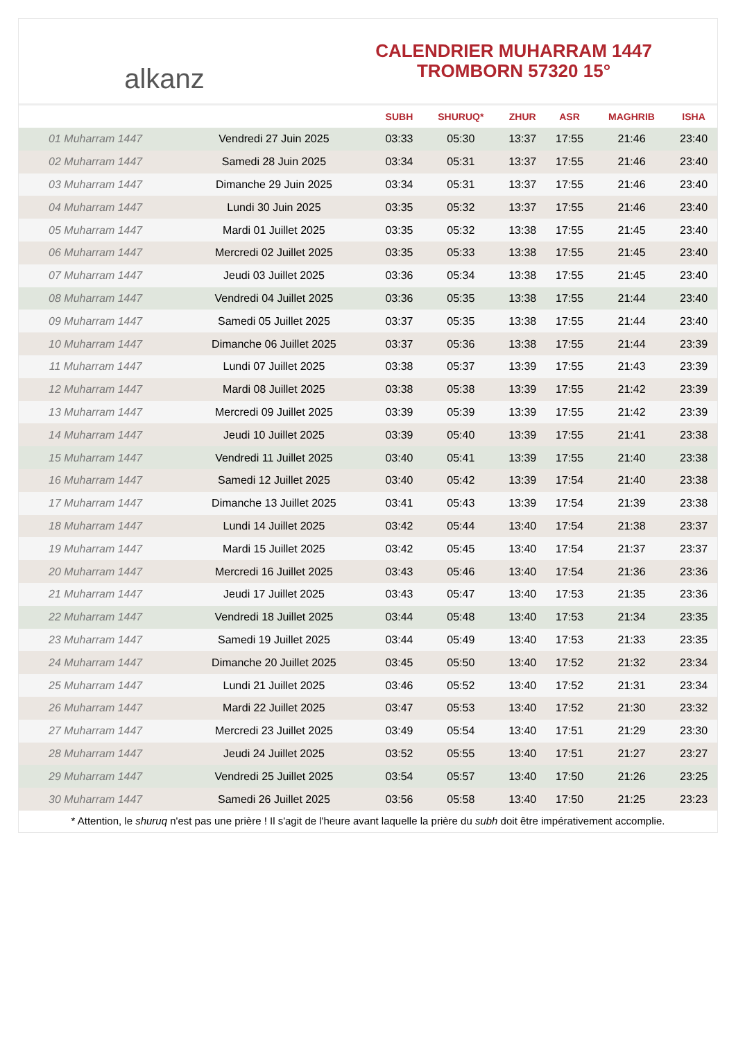alkanz
CALENDRIER MUHARRAM 1447
TROMBORN 57320 15°
| | | SUBH | SHURUQ* | ZHUR | ASR | MAGHRIB | ISHA |
| --- | --- | --- | --- | --- | --- | --- | --- |
| 01 Muharram 1447 | Vendredi 27 Juin 2025 | 03:33 | 05:30 | 13:37 | 17:55 | 21:46 | 23:40 |
| 02 Muharram 1447 | Samedi 28 Juin 2025 | 03:34 | 05:31 | 13:37 | 17:55 | 21:46 | 23:40 |
| 03 Muharram 1447 | Dimanche 29 Juin 2025 | 03:34 | 05:31 | 13:37 | 17:55 | 21:46 | 23:40 |
| 04 Muharram 1447 | Lundi 30 Juin 2025 | 03:35 | 05:32 | 13:37 | 17:55 | 21:46 | 23:40 |
| 05 Muharram 1447 | Mardi 01 Juillet 2025 | 03:35 | 05:32 | 13:38 | 17:55 | 21:45 | 23:40 |
| 06 Muharram 1447 | Mercredi 02 Juillet 2025 | 03:35 | 05:33 | 13:38 | 17:55 | 21:45 | 23:40 |
| 07 Muharram 1447 | Jeudi 03 Juillet 2025 | 03:36 | 05:34 | 13:38 | 17:55 | 21:45 | 23:40 |
| 08 Muharram 1447 | Vendredi 04 Juillet 2025 | 03:36 | 05:35 | 13:38 | 17:55 | 21:44 | 23:40 |
| 09 Muharram 1447 | Samedi 05 Juillet 2025 | 03:37 | 05:35 | 13:38 | 17:55 | 21:44 | 23:40 |
| 10 Muharram 1447 | Dimanche 06 Juillet 2025 | 03:37 | 05:36 | 13:38 | 17:55 | 21:44 | 23:39 |
| 11 Muharram 1447 | Lundi 07 Juillet 2025 | 03:38 | 05:37 | 13:39 | 17:55 | 21:43 | 23:39 |
| 12 Muharram 1447 | Mardi 08 Juillet 2025 | 03:38 | 05:38 | 13:39 | 17:55 | 21:42 | 23:39 |
| 13 Muharram 1447 | Mercredi 09 Juillet 2025 | 03:39 | 05:39 | 13:39 | 17:55 | 21:42 | 23:39 |
| 14 Muharram 1447 | Jeudi 10 Juillet 2025 | 03:39 | 05:40 | 13:39 | 17:55 | 21:41 | 23:38 |
| 15 Muharram 1447 | Vendredi 11 Juillet 2025 | 03:40 | 05:41 | 13:39 | 17:55 | 21:40 | 23:38 |
| 16 Muharram 1447 | Samedi 12 Juillet 2025 | 03:40 | 05:42 | 13:39 | 17:54 | 21:40 | 23:38 |
| 17 Muharram 1447 | Dimanche 13 Juillet 2025 | 03:41 | 05:43 | 13:39 | 17:54 | 21:39 | 23:38 |
| 18 Muharram 1447 | Lundi 14 Juillet 2025 | 03:42 | 05:44 | 13:40 | 17:54 | 21:38 | 23:37 |
| 19 Muharram 1447 | Mardi 15 Juillet 2025 | 03:42 | 05:45 | 13:40 | 17:54 | 21:37 | 23:37 |
| 20 Muharram 1447 | Mercredi 16 Juillet 2025 | 03:43 | 05:46 | 13:40 | 17:54 | 21:36 | 23:36 |
| 21 Muharram 1447 | Jeudi 17 Juillet 2025 | 03:43 | 05:47 | 13:40 | 17:53 | 21:35 | 23:36 |
| 22 Muharram 1447 | Vendredi 18 Juillet 2025 | 03:44 | 05:48 | 13:40 | 17:53 | 21:34 | 23:35 |
| 23 Muharram 1447 | Samedi 19 Juillet 2025 | 03:44 | 05:49 | 13:40 | 17:53 | 21:33 | 23:35 |
| 24 Muharram 1447 | Dimanche 20 Juillet 2025 | 03:45 | 05:50 | 13:40 | 17:52 | 21:32 | 23:34 |
| 25 Muharram 1447 | Lundi 21 Juillet 2025 | 03:46 | 05:52 | 13:40 | 17:52 | 21:31 | 23:34 |
| 26 Muharram 1447 | Mardi 22 Juillet 2025 | 03:47 | 05:53 | 13:40 | 17:52 | 21:30 | 23:32 |
| 27 Muharram 1447 | Mercredi 23 Juillet 2025 | 03:49 | 05:54 | 13:40 | 17:51 | 21:29 | 23:30 |
| 28 Muharram 1447 | Jeudi 24 Juillet 2025 | 03:52 | 05:55 | 13:40 | 17:51 | 21:27 | 23:27 |
| 29 Muharram 1447 | Vendredi 25 Juillet 2025 | 03:54 | 05:57 | 13:40 | 17:50 | 21:26 | 23:25 |
| 30 Muharram 1447 | Samedi 26 Juillet 2025 | 03:56 | 05:58 | 13:40 | 17:50 | 21:25 | 23:23 |
* Attention, le shuruq n'est pas une prière ! Il s'agit de l'heure avant laquelle la prière du subh doit être impérativement accomplie.